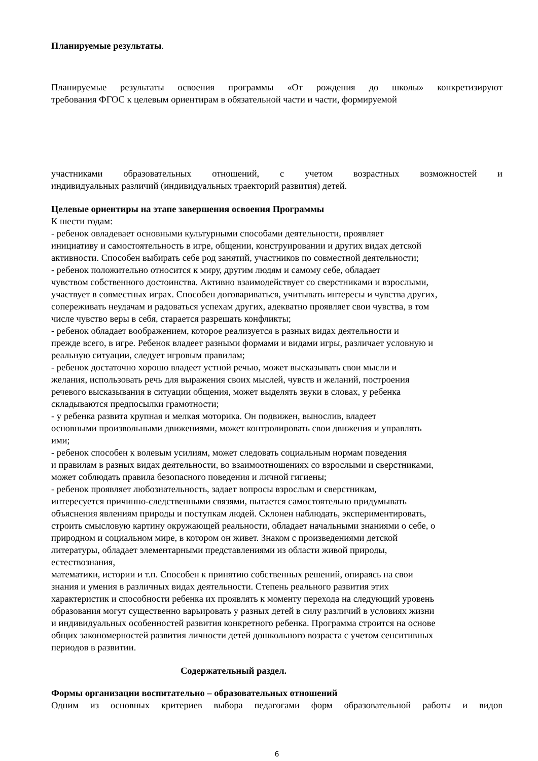Планируемые результаты.
Планируемые результаты освоения программы «От рождения до школы» конкретизируют
требования ФГОС к целевым ориентирам в обязательной части и части, формируемой
участниками образовательных отношений, с учетом возрастных возможностей и
индивидуальных различий (индивидуальных траекторий развития) детей.
Целевые ориентиры на этапе завершения освоения Программы
К шести годам:
- ребенок овладевает основными культурными способами деятельности, проявляет
инициативу и самостоятельность в игре, общении, конструировании и других видах детской
активности. Способен выбирать себе род занятий, участников по совместной деятельности;
- ребенок положительно относится к миру, другим людям и самому себе, обладает
чувством собственного достоинства. Активно взаимодействует со сверстниками и взрослыми,
участвует в совместных играх. Способен договариваться, учитывать интересы и чувства других,
сопереживать неудачам и радоваться успехам других, адекватно проявляет свои чувства, в том
числе чувство веры в себя, старается разрешать конфликты;
- ребенок обладает воображением, которое реализуется в разных видах деятельности и
прежде всего, в игре. Ребенок владеет разными формами и видами игры, различает условную и
реальную ситуации, следует игровым правилам;
- ребенок достаточно хорошо владеет устной речью, может высказывать свои мысли и
желания, использовать речь для выражения своих мыслей, чувств и желаний, построения
речевого высказывания в ситуации общения, может выделять звуки в словах, у ребенка
складываются предпосылки грамотности;
- у ребенка развита крупная и мелкая моторика. Он подвижен, вынослив, владеет
основными произвольными движениями, может контролировать свои движения и управлять
ими;
- ребенок способен к волевым усилиям, может следовать социальным нормам поведения
и правилам в разных видах деятельности, во взаимоотношениях со взрослыми и сверстниками,
может соблюдать правила безопасного поведения и личной гигиены;
- ребенок проявляет любознательность, задает вопросы взрослым и сверстникам,
интересуется причинно-следственными связями, пытается самостоятельно придумывать
объяснения явлениям природы и поступкам людей. Склонен наблюдать, экспериментировать,
строить смысловую картину окружающей реальности, обладает начальными знаниями о себе, о
природном и социальном мире, в котором он живет. Знаком с произведениями детской
литературы, обладает элементарными представлениями из области живой природы,
естествознания,
математики, истории и т.п. Способен к принятию собственных решений, опираясь на свои
знания и умения в различных видах деятельности. Степень реального развития этих
характеристик и способности ребенка их проявлять к моменту перехода на следующий уровень
образования могут существенно варьировать у разных детей в силу различий в условиях жизни
и индивидуальных особенностей развития конкретного ребенка. Программа строится на основе
общих закономерностей развития личности детей дошкольного возраста с учетом сенситивных
периодов в развитии.
Содержательный раздел.
Формы организации воспитательно – образовательных отношений
Одним из основных критериев выбора педагогами форм образовательной работы и видов
6